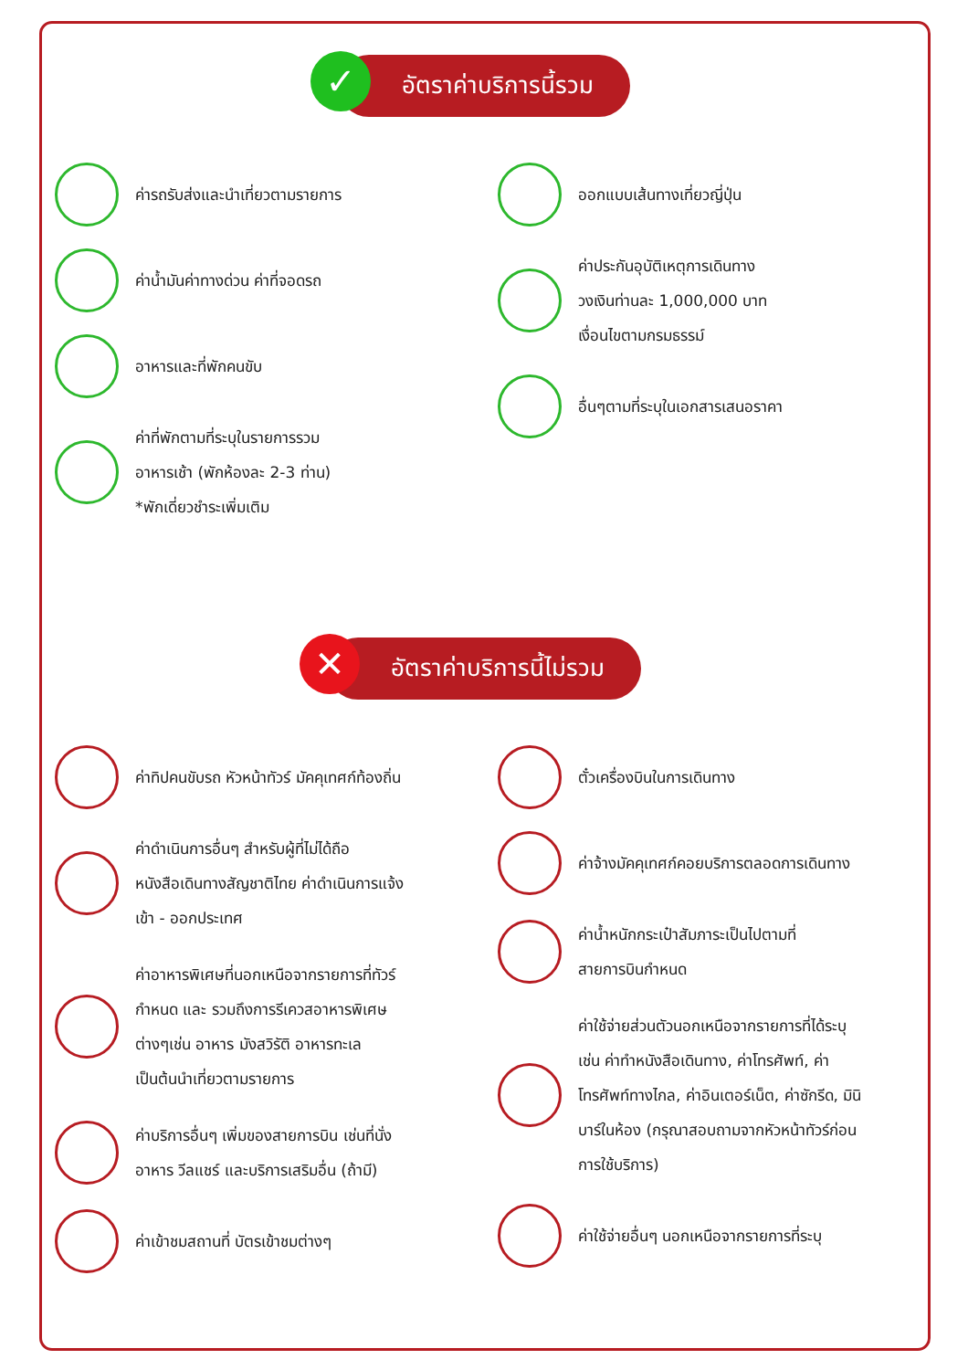✓ อัตราค่าบริการนี้รวม
ค่ารถรับส่งและนำเที่ยวตามรายการ
ค่าน้ำมันค่าทางด่วน ค่าที่จอดรถ
อาหารและที่พักคนขับ
ค่าที่พักตามที่ระบุในรายการรวม
อาหารเช้า (พักห้องละ 2-3 ท่าน)
*พักเดี่ยวชำระเพิ่มเติม
ออกแบบเส้นทางเที่ยวญี่ปุ่น
ค่าประกันอุบัติเหตุการเดินทาง
วงเงินท่านละ 1,000,000 บาท
เงื่อนไขตามกรมธรรม์
อื่นๆตามที่ระบุในเอกสารเสนอราคา
✕ อัตราค่าบริการนี้ไม่รวม
ค่าทิปคนขับรถ หัวหน้าทัวร์ มัคคุเทศก์ท้องถิ่น
ค่าดำเนินการอื่นๆ สำหรับผู้ที่ไม่ได้ถือ
หนังสือเดินทางสัญชาติไทย ค่าดำเนินการแจ้ง
เข้า - ออกประเทศ
ค่าอาหารพิเศษที่นอกเหนือจากรายการที่ทัวร์
กำหนด และ รวมถึงการรีเควสอาหารพิเศษ
ต่างๆเช่น อาหาร มังสวิรัติ อาหารทะเล
เป็นต้นนำเที่ยวตามรายการ
ค่าบริการอื่นๆ เพิ่มของสายการบิน เช่นที่นั่ง
อาหาร วีลแชร์ และบริการเสริมอื่น (ถ้ามี)
ค่าเข้าชมสถานที่ บัตรเข้าชมต่างๆ
ตั๋วเครื่องบินในการเดินทาง
ค่าจ้างมัคคุเทศก์คอยบริการตลอดการเดินทาง
ค่าน้ำหนักกระเป๋าสัมภาระเป็นไปตามที่
สายการบินกำหนด
ค่าใช้จ่ายส่วนตัวนอกเหนือจากรายการที่ได้ระบุ
เช่น ค่าทำหนังสือเดินทาง, ค่าโทรศัพท์, ค่า
โทรศัพท์ทางไกล, ค่าอินเตอร์เน็ต, ค่าซักรีด, มินิ
บาร์ในห้อง (กรุณาสอบถามจากหัวหน้าทัวร์ก่อน
การใช้บริการ)
ค่าใช้จ่ายอื่นๆ นอกเหนือจากรายการที่ระบุ